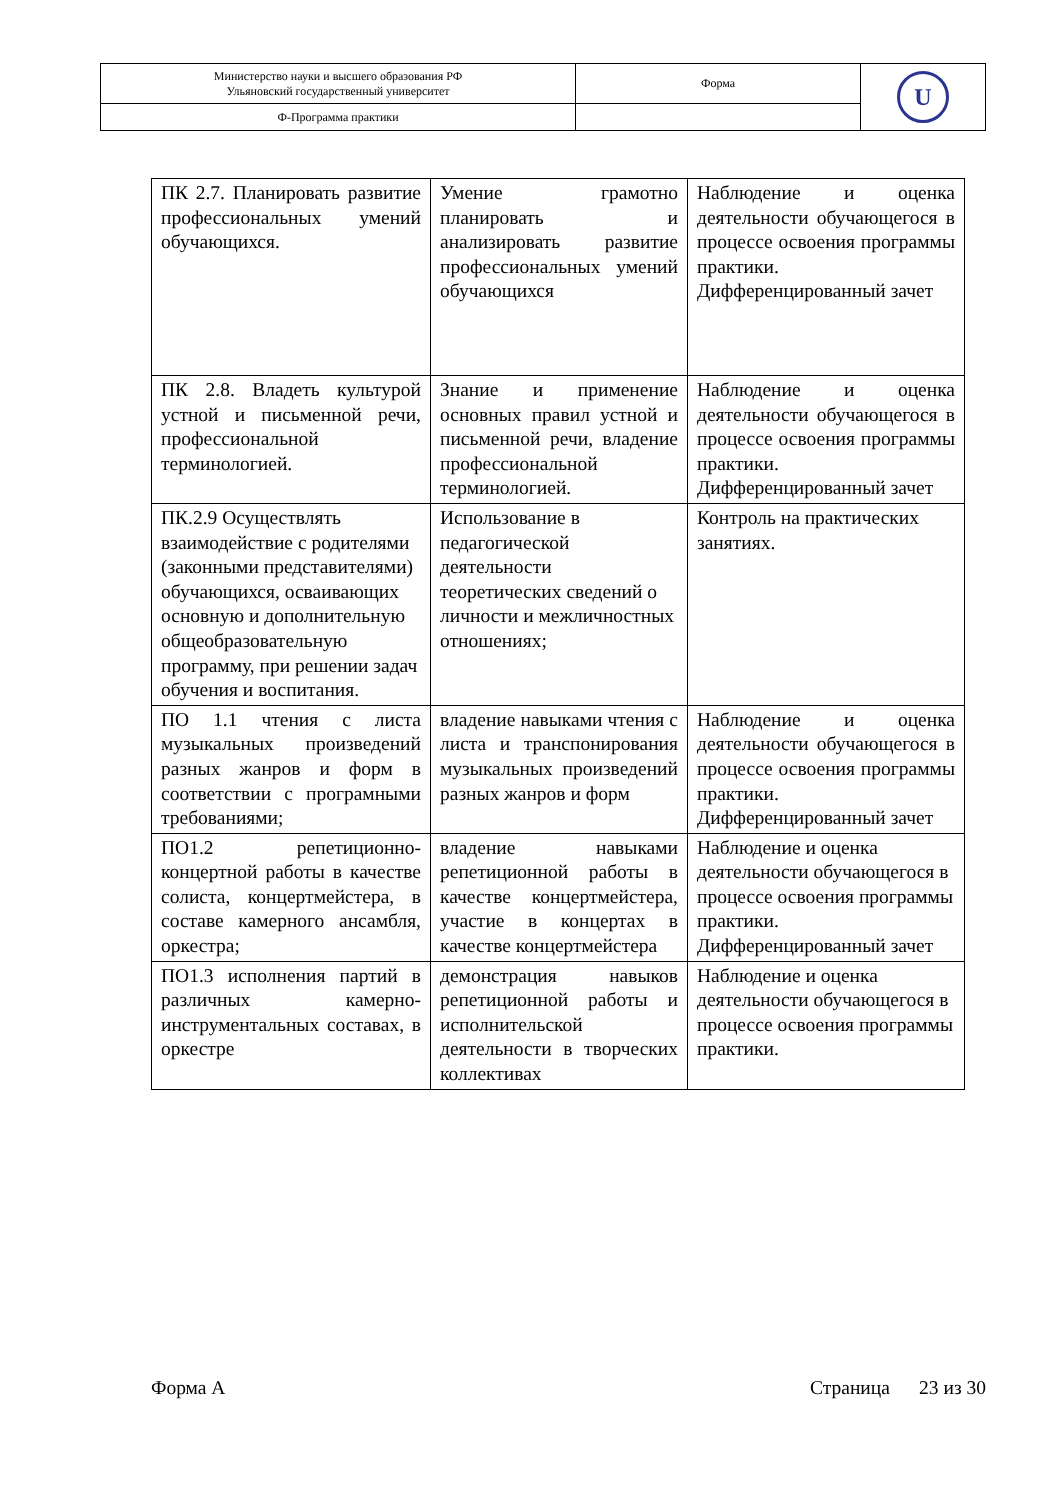| Министерство науки и высшего образования РФ Ульяновский государственный университет | Форма | U |
| Ф-Программа практики | | |
| ПК 2.7. Планировать развитие профессиональных умений обучающихся. | Умение грамотно планировать и анализировать развитие профессиональных умений обучающихся | Наблюдение и оценка деятельности обучающегося в процессе освоения программы практики. Дифференцированный зачет |
| ПК 2.8. Владеть культурой устной и письменной речи, профессиональной терминологией. | Знание и применение основных правил устной и письменной речи, владение профессиональной терминологией. | Наблюдение и оценка деятельности обучающегося в процессе освоения программы практики. Дифференцированный зачет |
| ПК.2.9 Осуществлять взаимодействие с родителями (законными представителями) обучающихся, осваивающих основную и дополнительную общеобразовательную программу, при решении задач обучения и воспитания. | Использование в педагогической деятельности теоретических сведений о личности и межличностных отношениях; | Контроль на практических занятиях. |
| ПО 1.1 чтения с листа музыкальных произведений разных жанров и форм в соответствии с програмными требованиями; | владение навыками чтения с листа и транспонирования музыкальных произведений разных жанров и форм | Наблюдение и оценка деятельности обучающегося в процессе освоения программы практики. Дифференцированный зачет |
| ПО1.2 репетиционно-концертной работы в качестве солиста, концертмейстера, в составе камерного ансамбля, оркестра; | владение навыками репетиционной работы в качестве концертмейстера, участие в концертах в качестве концертмейстера | Наблюдение и оценка деятельности обучающегося в процессе освоения программы практики. Дифференцированный зачет |
| ПО1.3 исполнения партий в различных камерно-инструментальных составах, в оркестре | демонстрация навыков репетиционной работы и исполнительской деятельности в творческих коллективах | Наблюдение и оценка деятельности обучающегося в процессе освоения программы практики. |
Форма А Страница 23 из 30